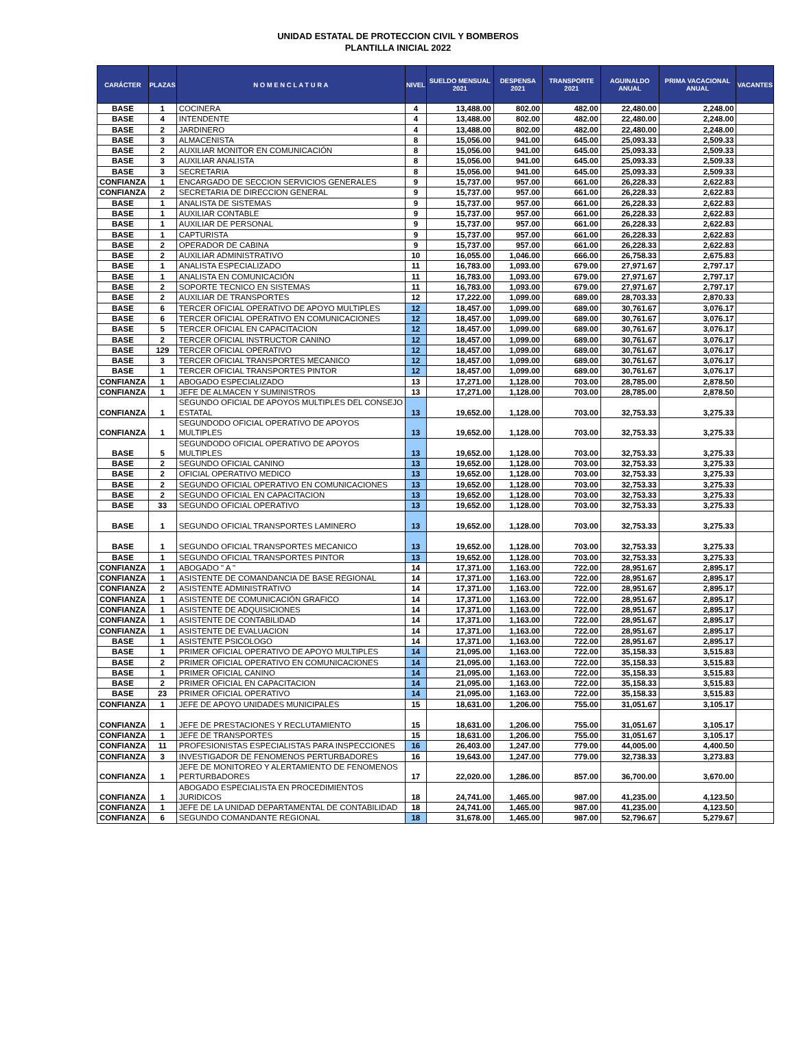UNIDAD ESTATAL DE PROTECCION CIVIL Y BOMBEROS
PLANTILLA INICIAL 2022
| CARÁCTER | PLAZAS | N O M E N C L A T U R A | NIVEL | SUELDO MENSUAL 2021 | DESPENSA 2021 | TRANSPORTE 2021 | AGUINALDO ANUAL | PRIMA VACACIONAL ANUAL | VACANTES |
| --- | --- | --- | --- | --- | --- | --- | --- | --- | --- |
| BASE | 1 | COCINERA | 4 | 13,488.00 | 802.00 | 482.00 | 22,480.00 | 2,248.00 | |
| BASE | 4 | INTENDENTE | 4 | 13,488.00 | 802.00 | 482.00 | 22,480.00 | 2,248.00 | |
| BASE | 2 | JARDINERO | 4 | 13,488.00 | 802.00 | 482.00 | 22,480.00 | 2,248.00 | |
| BASE | 3 | ALMACENISTA | 8 | 15,056.00 | 941.00 | 645.00 | 25,093.33 | 2,509.33 | |
| BASE | 2 | AUXILIAR MONITOR EN COMUNICACIÓN | 8 | 15,056.00 | 941.00 | 645.00 | 25,093.33 | 2,509.33 | |
| BASE | 3 | AUXILIAR ANALISTA | 8 | 15,056.00 | 941.00 | 645.00 | 25,093.33 | 2,509.33 | |
| BASE | 3 | SECRETARIA | 8 | 15,056.00 | 941.00 | 645.00 | 25,093.33 | 2,509.33 | |
| CONFIANZA | 1 | ENCARGADO DE SECCION SERVICIOS GENERALES | 9 | 15,737.00 | 957.00 | 661.00 | 26,228.33 | 2,622.83 | |
| CONFIANZA | 2 | SECRETARIA DE DIRECCION GENERAL | 9 | 15,737.00 | 957.00 | 661.00 | 26,228.33 | 2,622.83 | |
| BASE | 1 | ANALISTA DE SISTEMAS | 9 | 15,737.00 | 957.00 | 661.00 | 26,228.33 | 2,622.83 | |
| BASE | 1 | AUXILIAR CONTABLE | 9 | 15,737.00 | 957.00 | 661.00 | 26,228.33 | 2,622.83 | |
| BASE | 1 | AUXILIAR DE PERSONAL | 9 | 15,737.00 | 957.00 | 661.00 | 26,228.33 | 2,622.83 | |
| BASE | 1 | CAPTURISTA | 9 | 15,737.00 | 957.00 | 661.00 | 26,228.33 | 2,622.83 | |
| BASE | 2 | OPERADOR DE CABINA | 9 | 15,737.00 | 957.00 | 661.00 | 26,228.33 | 2,622.83 | |
| BASE | 2 | AUXILIAR ADMINISTRATIVO | 10 | 16,055.00 | 1,046.00 | 666.00 | 26,758.33 | 2,675.83 | |
| BASE | 1 | ANALISTA ESPECIALIZADO | 11 | 16,783.00 | 1,093.00 | 679.00 | 27,971.67 | 2,797.17 | |
| BASE | 1 | ANALISTA EN COMUNICACIÓN | 11 | 16,783.00 | 1,093.00 | 679.00 | 27,971.67 | 2,797.17 | |
| BASE | 2 | SOPORTE TECNICO EN SISTEMAS | 11 | 16,783.00 | 1,093.00 | 679.00 | 27,971.67 | 2,797.17 | |
| BASE | 2 | AUXILIAR DE TRANSPORTES | 12 | 17,222.00 | 1,099.00 | 689.00 | 28,703.33 | 2,870.33 | |
| BASE | 6 | TERCER OFICIAL OPERATIVO DE APOYO MULTIPLES | 12 | 18,457.00 | 1,099.00 | 689.00 | 30,761.67 | 3,076.17 | |
| BASE | 6 | TERCER OFICIAL OPERATIVO EN COMUNICACIONES | 12 | 18,457.00 | 1,099.00 | 689.00 | 30,761.67 | 3,076.17 | |
| BASE | 5 | TERCER OFICIAL EN CAPACITACION | 12 | 18,457.00 | 1,099.00 | 689.00 | 30,761.67 | 3,076.17 | |
| BASE | 2 | TERCER OFICIAL INSTRUCTOR CANINO | 12 | 18,457.00 | 1,099.00 | 689.00 | 30,761.67 | 3,076.17 | |
| BASE | 129 | TERCER OFICIAL OPERATIVO | 12 | 18,457.00 | 1,099.00 | 689.00 | 30,761.67 | 3,076.17 | |
| BASE | 3 | TERCER OFICIAL TRANSPORTES MECANICO | 12 | 18,457.00 | 1,099.00 | 689.00 | 30,761.67 | 3,076.17 | |
| BASE | 1 | TERCER OFICIAL TRANSPORTES PINTOR | 12 | 18,457.00 | 1,099.00 | 689.00 | 30,761.67 | 3,076.17 | |
| CONFIANZA | 1 | ABOGADO ESPECIALIZADO | 13 | 17,271.00 | 1,128.00 | 703.00 | 28,785.00 | 2,878.50 | |
| CONFIANZA | 1 | JEFE DE ALMACEN Y SUMINISTROS | 13 | 17,271.00 | 1,128.00 | 703.00 | 28,785.00 | 2,878.50 | |
| CONFIANZA | 1 | SEGUNDO OFICIAL DE APOYOS MULTIPLES DEL CONSEJO ESTATAL | 13 | 19,652.00 | 1,128.00 | 703.00 | 32,753.33 | 3,275.33 | |
| CONFIANZA | 1 | SEGUNDODO OFICIAL OPERATIVO DE APOYOS MULTIPLES | 13 | 19,652.00 | 1,128.00 | 703.00 | 32,753.33 | 3,275.33 | |
| BASE | 5 | SEGUNDODO OFICIAL OPERATIVO DE APOYOS MULTIPLES | 13 | 19,652.00 | 1,128.00 | 703.00 | 32,753.33 | 3,275.33 | |
| BASE | 2 | SEGUNDO OFICIAL CANINO | 13 | 19,652.00 | 1,128.00 | 703.00 | 32,753.33 | 3,275.33 | |
| BASE | 2 | OFICIAL OPERATIVO MEDICO | 13 | 19,652.00 | 1,128.00 | 703.00 | 32,753.33 | 3,275.33 | |
| BASE | 2 | SEGUNDO OFICIAL OPERATIVO EN COMUNICACIONES | 13 | 19,652.00 | 1,128.00 | 703.00 | 32,753.33 | 3,275.33 | |
| BASE | 2 | SEGUNDO OFICIAL EN CAPACITACION | 13 | 19,652.00 | 1,128.00 | 703.00 | 32,753.33 | 3,275.33 | |
| BASE | 33 | SEGUNDO OFICIAL OPERATIVO | 13 | 19,652.00 | 1,128.00 | 703.00 | 32,753.33 | 3,275.33 | |
| BASE | 1 | SEGUNDO OFICIAL TRANSPORTES LAMINERO | 13 | 19,652.00 | 1,128.00 | 703.00 | 32,753.33 | 3,275.33 | |
| BASE | 1 | SEGUNDO OFICIAL TRANSPORTES MECANICO | 13 | 19,652.00 | 1,128.00 | 703.00 | 32,753.33 | 3,275.33 | |
| BASE | 1 | SEGUNDO OFICIAL TRANSPORTES PINTOR | 13 | 19,652.00 | 1,128.00 | 703.00 | 32,753.33 | 3,275.33 | |
| CONFIANZA | 1 | ABOGADO " A " | 14 | 17,371.00 | 1,163.00 | 722.00 | 28,951.67 | 2,895.17 | |
| CONFIANZA | 1 | ASISTENTE DE COMANDANCIA DE BASE REGIONAL | 14 | 17,371.00 | 1,163.00 | 722.00 | 28,951.67 | 2,895.17 | |
| CONFIANZA | 2 | ASISTENTE ADMINISTRATIVO | 14 | 17,371.00 | 1,163.00 | 722.00 | 28,951.67 | 2,895.17 | |
| CONFIANZA | 1 | ASISTENTE DE COMUNICACIÓN GRAFICO | 14 | 17,371.00 | 1,163.00 | 722.00 | 28,951.67 | 2,895.17 | |
| CONFIANZA | 1 | ASISTENTE DE ADQUISICIONES | 14 | 17,371.00 | 1,163.00 | 722.00 | 28,951.67 | 2,895.17 | |
| CONFIANZA | 1 | ASISTENTE DE CONTABILIDAD | 14 | 17,371.00 | 1,163.00 | 722.00 | 28,951.67 | 2,895.17 | |
| CONFIANZA | 1 | ASISTENTE DE EVALUACION | 14 | 17,371.00 | 1,163.00 | 722.00 | 28,951.67 | 2,895.17 | |
| BASE | 1 | ASISTENTE PSICOLOGO | 14 | 17,371.00 | 1,163.00 | 722.00 | 28,951.67 | 2,895.17 | |
| BASE | 1 | PRIMER OFICIAL OPERATIVO DE APOYO MULTIPLES | 14 | 21,095.00 | 1,163.00 | 722.00 | 35,158.33 | 3,515.83 | |
| BASE | 2 | PRIMER OFICIAL OPERATIVO EN COMUNICACIONES | 14 | 21,095.00 | 1,163.00 | 722.00 | 35,158.33 | 3,515.83 | |
| BASE | 1 | PRIMER OFICIAL CANINO | 14 | 21,095.00 | 1,163.00 | 722.00 | 35,158.33 | 3,515.83 | |
| BASE | 2 | PRIMER OFICIAL EN CAPACITACION | 14 | 21,095.00 | 1,163.00 | 722.00 | 35,158.33 | 3,515.83 | |
| BASE | 23 | PRIMER OFICIAL OPERATIVO | 14 | 21,095.00 | 1,163.00 | 722.00 | 35,158.33 | 3,515.83 | |
| CONFIANZA | 1 | JEFE DE APOYO UNIDADES MUNICIPALES | 15 | 18,631.00 | 1,206.00 | 755.00 | 31,051.67 | 3,105.17 | |
| CONFIANZA | 1 | JEFE DE PRESTACIONES Y RECLUTAMIENTO | 15 | 18,631.00 | 1,206.00 | 755.00 | 31,051.67 | 3,105.17 | |
| CONFIANZA | 1 | JEFE DE TRANSPORTES | 15 | 18,631.00 | 1,206.00 | 755.00 | 31,051.67 | 3,105.17 | |
| CONFIANZA | 11 | PROFESIONISTAS ESPECIALISTAS PARA INSPECCIONES | 16 | 26,403.00 | 1,247.00 | 779.00 | 44,005.00 | 4,400.50 | |
| CONFIANZA | 3 | INVESTIGADOR DE FENOMENOS PERTURBADORES | 16 | 19,643.00 | 1,247.00 | 779.00 | 32,738.33 | 3,273.83 | |
| CONFIANZA | 1 | JEFE DE MONITOREO Y ALERTAMIENTO DE FENOMENOS PERTURBADORES | 17 | 22,020.00 | 1,286.00 | 857.00 | 36,700.00 | 3,670.00 | |
| CONFIANZA | 1 | ABOGADO ESPECIALISTA EN PROCEDIMIENTOS JURIDICOS | 18 | 24,741.00 | 1,465.00 | 987.00 | 41,235.00 | 4,123.50 | |
| CONFIANZA | 1 | JEFE DE LA UNIDAD DEPARTAMENTAL DE CONTABILIDAD | 18 | 24,741.00 | 1,465.00 | 987.00 | 41,235.00 | 4,123.50 | |
| CONFIANZA | 6 | SEGUNDO COMANDANTE REGIONAL | 18 | 31,678.00 | 1,465.00 | 987.00 | 52,796.67 | 5,279.67 | |